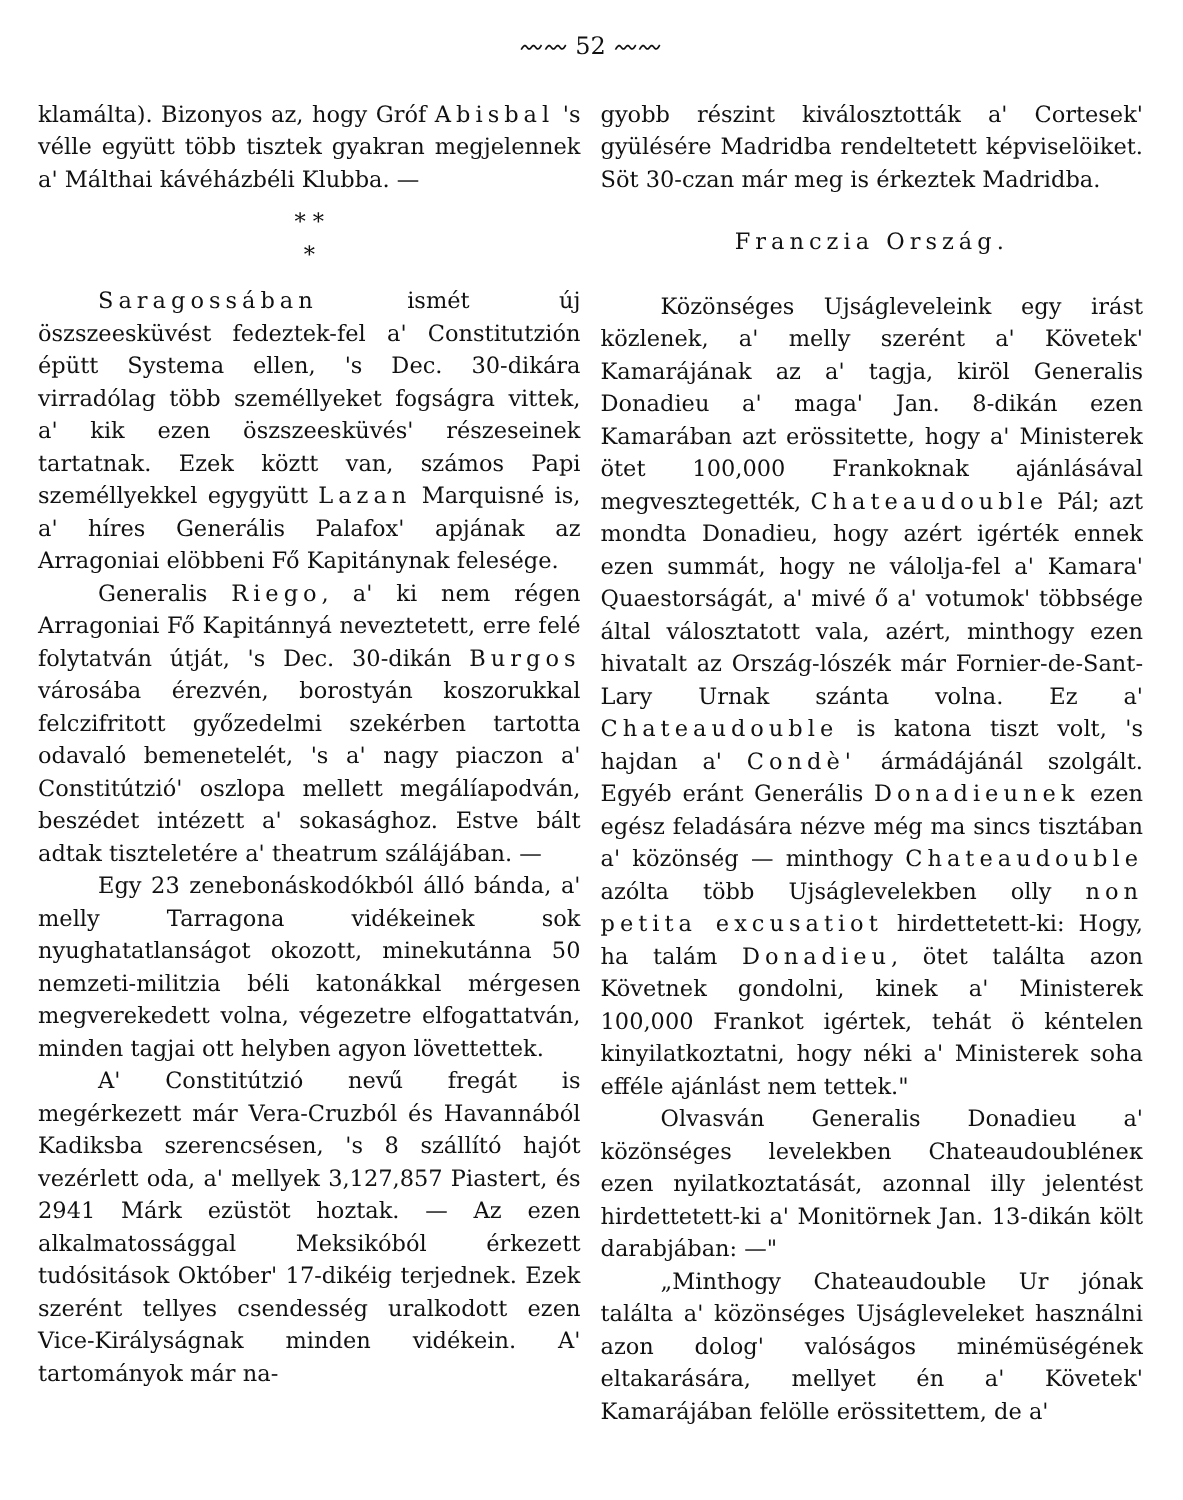〰〰 52 〰〰
klamálta). Bizonyos az, hogy Gróf Abisbal 's vélle együtt több tisztek gyakran megjelennek a' Málthai kávéházbéli Klubba. —
* *
*
Saragossában ismét új öszszeesküvést fedeztek-fel a' Constitutzión épütt Systema ellen, 's Dec. 30-dikára virradólag több személlyeket fogságra vittek, a' kik ezen öszszeesküvés' részeseinek tartatnak. Ezek köztt van, számos Papi személlyekkel egygyütt Lazan Marquisné is, a' híres Generális Palafox' apjának az Arragoniai elöbbeni Fő Kapitánynak felesége.
Generalis Riego, a' ki nem régen Arragoniai Fő Kapitánnyá neveztetett, erre felé folytatván útját, 's Dec. 30-dikán Burgos városába érezvén, borostyán koszorukkal felczifritott győzedelmi szekérben tartotta odavaló bemenetelét, 's a' nagy piaczon a' Constitútzió' oszlopa mellett megálíapodván, beszédet intézett a' sokasághoz. Estve bált adtak tiszteletére a' theatrum szálájában. —
Egy 23 zenebonáskodókból álló bánda, a' melly Tarragona vidékeinek sok nyughatatlanságot okozott, minekutánna 50 nemzeti-militzia béli katonákkal mérgesen megverekedett volna, végezetre elfogattatván, minden tagjai ott helyben agyon lövettettek.
A' Constitútzió nevű fregát is megérkezett már Vera-Cruzból és Havannából Kadiksba szerencsésen, 's 8 szállító hajót vezérlett oda, a' mellyek 3,127,857 Piastert, és 2941 Márk ezüstöt hoztak. — Az ezen alkalmatossággal Meksikóból érkezett tudósitások Október' 17-dikéig terjednek. Ezek szerént tellyes csendesség uralkodott ezen Vice-Királyságnak minden vidékein. A' tartományok már na-
gyobb részint kiválosztották a' Cortesek' gyülésére Madridba rendeltetett képviselöiket. Söt 30-czan már meg is érkeztek Madridba.
Franczia Ország.
Közönséges Ujságleveleink egy irást közlenek, a' melly szerént a' Követek' Kamarájának az a' tagja, kiröl Generalis Donadieu a' maga' Jan. 8-dikán ezen Kamarában azt erössitette, hogy a' Ministerek ötet 100,000 Frankoknak ajánlásával megvesztegették, Chateaudouble Pál; azt mondta Donadieu, hogy azért igérték ennek ezen summát, hogy ne válolja-fel a' Kamara' Quaestorságát, a' mivé ő a' votumok' többsége által válosztatott vala, azért, minthogy ezen hivatalt az Ország-lószék már Fornier-de-Sant-Lary Urnak szánta volna. Ez a' Chateaudouble is katona tiszt volt, 's hajdan a' Condè' ármádájánál szolgált. Egyéb eránt Generális Donadieunek ezen egész feladására nézve még ma sincs tisztában a' közönség — minthogy Chateaudouble azólta több Ujságlevelekben olly non petita excusatiot hirdettetett-ki: Hogy, ha talám Donadieu, ötet találta azon Követnek gondolni, kinek a' Ministerek 100,000 Frankot igértek, tehát ö kéntelen kinyilatkoztatni, hogy néki a' Ministerek soha efféle ajánlást nem tettek."
Olvasván Generalis Donadieu a' közönséges levelekben Chateaudoubléneк ezen nyilatkoztatását, azonnal illy jelentést hirdettetett-ki a' Monitörnek Jan. 13-dikán költ darabjában: —"
„Minthogy Chateaudouble Ur jónak találta a' közönséges Ujságleveleket használni azon dolog' valóságos minémüségének eltakarására, mellyet én a' Követek' Kamarájában felölle erössitettem, de a'